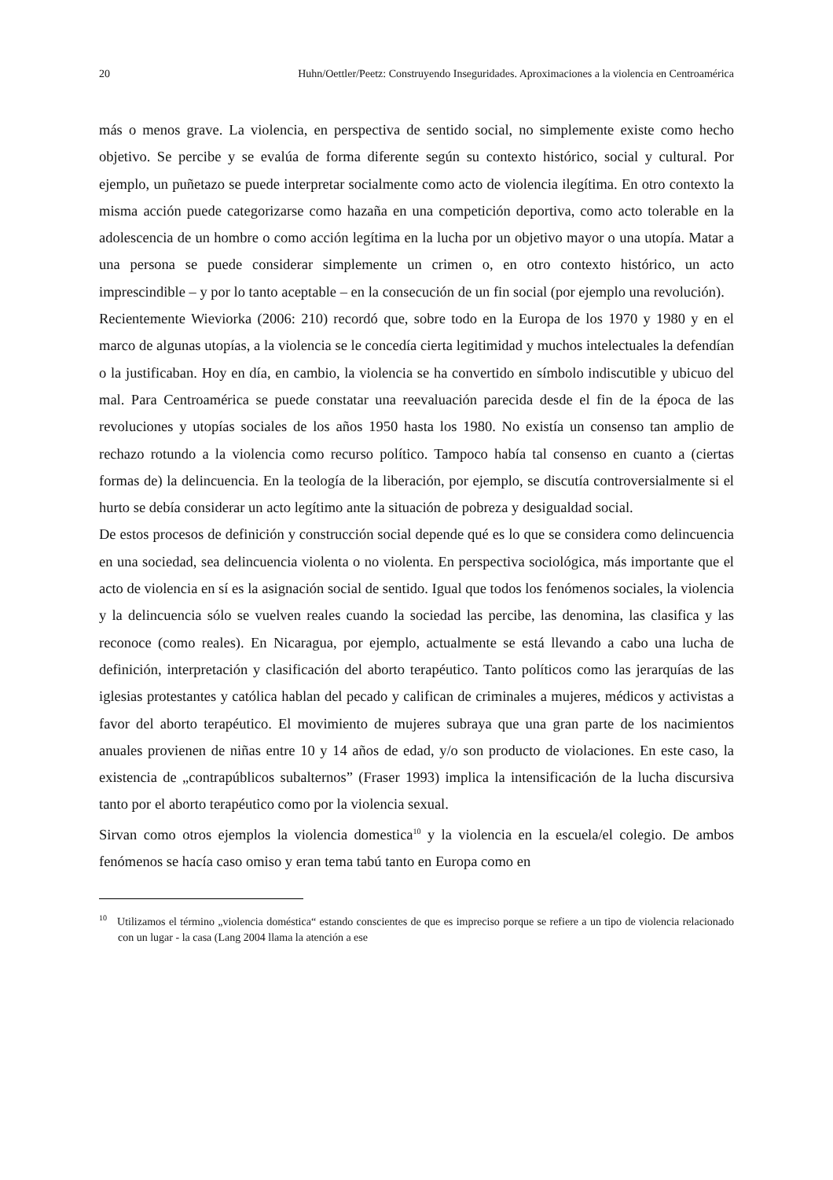20 Huhn/Oettler/Peetz: Construyendo Inseguridades. Aproximaciones a la violencia en Centroamérica
más o menos grave. La violencia, en perspectiva de sentido social, no simplemente existe como hecho objetivo. Se percibe y se evalúa de forma diferente según su contexto histórico, social y cultural. Por ejemplo, un puñetazo se puede interpretar socialmente como acto de violencia ilegítima. En otro contexto la misma acción puede categorizarse como hazaña en una competición deportiva, como acto tolerable en la adolescencia de un hombre o como acción legítima en la lucha por un objetivo mayor o una utopía. Matar a una persona se puede considerar simplemente un crimen o, en otro contexto histórico, un acto imprescindible – y por lo tanto aceptable – en la consecución de un fin social (por ejemplo una revolución).
Recientemente Wieviorka (2006: 210) recordó que, sobre todo en la Europa de los 1970 y 1980 y en el marco de algunas utopías, a la violencia se le concedía cierta legitimidad y muchos intelectuales la defendían o la justificaban. Hoy en día, en cambio, la violencia se ha convertido en símbolo indiscutible y ubicuo del mal. Para Centroamérica se puede constatar una reevaluación parecida desde el fin de la época de las revoluciones y utopías sociales de los años 1950 hasta los 1980. No existía un consenso tan amplio de rechazo rotundo a la violencia como recurso político. Tampoco había tal consenso en cuanto a (ciertas formas de) la delincuencia. En la teología de la liberación, por ejemplo, se discutía controversialmente si el hurto se debía considerar un acto legítimo ante la situación de pobreza y desigualdad social.
De estos procesos de definición y construcción social depende qué es lo que se considera como delincuencia en una sociedad, sea delincuencia violenta o no violenta. En perspectiva sociológica, más importante que el acto de violencia en sí es la asignación social de sentido. Igual que todos los fenómenos sociales, la violencia y la delincuencia sólo se vuelven reales cuando la sociedad las percibe, las denomina, las clasifica y las reconoce (como reales). En Nicaragua, por ejemplo, actualmente se está llevando a cabo una lucha de definición, interpretación y clasificación del aborto terapéutico. Tanto políticos como las jerarquías de las iglesias protestantes y católica hablan del pecado y califican de criminales a mujeres, médicos y activistas a favor del aborto terapéutico. El movimiento de mujeres subraya que una gran parte de los nacimientos anuales provienen de niñas entre 10 y 14 años de edad, y/o son producto de violaciones. En este caso, la existencia de „contrapúblicos subalternos” (Fraser 1993) implica la intensificación de la lucha discursiva tanto por el aborto terapéutico como por la violencia sexual.
Sirvan como otros ejemplos la violencia domestica<sup>10</sup> y la violencia en la escuela/el colegio. De ambos fenómenos se hacía caso omiso y eran tema tabú tanto en Europa como en
<sup>10</sup> Utilizamos el término „violencia doméstica“ estando conscientes de que es impreciso porque se refiere a un tipo de violencia relacionado con un lugar - la casa (Lang 2004 llama la atención a ese